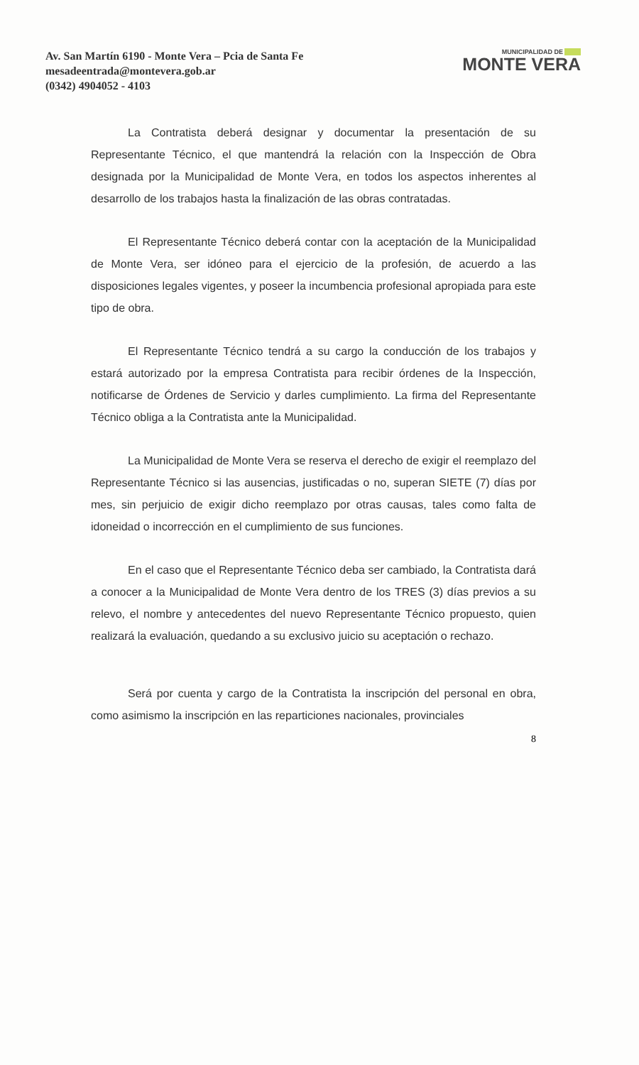Av. San Martín 6190 - Monte Vera – Pcia de Santa Fe
mesadeentrada@montevera.gob.ar
(0342) 4904052 - 4103
MUNICIPALIDAD DE
MONTE VERA
La Contratista deberá designar y documentar la presentación de su Representante Técnico, el que mantendrá la relación con la Inspección de Obra designada por la Municipalidad de Monte Vera, en todos los aspectos inherentes al desarrollo de los trabajos hasta la finalización de las obras contratadas.
El Representante Técnico deberá contar con la aceptación de la Municipalidad de Monte Vera, ser idóneo para el ejercicio de la profesión, de acuerdo a las disposiciones legales vigentes, y poseer la incumbencia profesional apropiada para este tipo de obra.
El Representante Técnico tendrá a su cargo la conducción de los trabajos y estará autorizado por la empresa Contratista para recibir órdenes de la Inspección, notificarse de Órdenes de Servicio y darles cumplimiento. La firma del Representante Técnico obliga a la Contratista ante la Municipalidad.
La Municipalidad de Monte Vera se reserva el derecho de exigir el reemplazo del Representante Técnico si las ausencias, justificadas o no, superan SIETE (7) días por mes, sin perjuicio de exigir dicho reemplazo por otras causas, tales como falta de idoneidad o incorrección en el cumplimiento de sus funciones.
En el caso que el Representante Técnico deba ser cambiado, la Contratista dará a conocer a la Municipalidad de Monte Vera dentro de los TRES (3) días previos a su relevo, el nombre y antecedentes del nuevo Representante Técnico propuesto, quien realizará la evaluación, quedando a su exclusivo juicio su aceptación o rechazo.
Será por cuenta y cargo de la Contratista la inscripción del personal en obra, como asimismo la inscripción en las reparticiones nacionales, provinciales
8